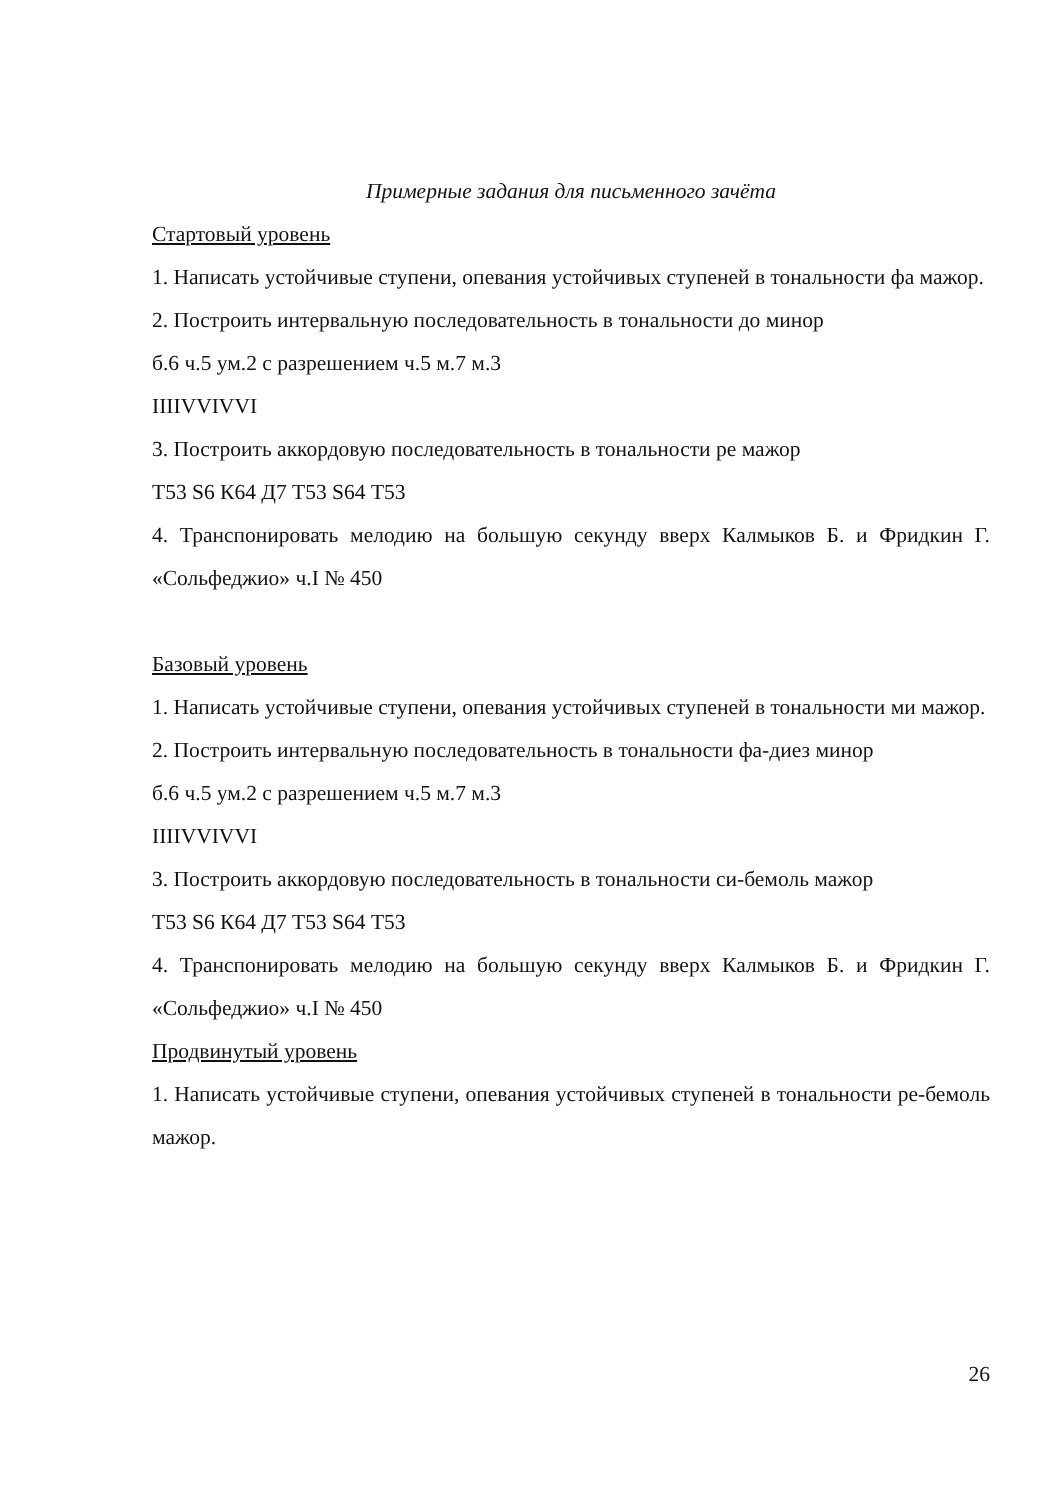Примерные задания для письменного зачёта
Стартовый уровень
1. Написать устойчивые ступени, опевания устойчивых ступеней в тональности фа мажор.
2. Построить интервальную последовательность в тональности до минор
б.6 ч.5 ум.2 с разрешением ч.5 м.7 м.3
IIIIVVIVVI
3. Построить аккордовую последовательность в тональности ре мажор
Т53 S6 К64 Д7 Т53 S64 Т53
4. Транспонировать мелодию на большую секунду вверх Калмыков Б. и Фридкин Г. «Сольфеджио» ч.I № 450
Базовый уровень
1. Написать устойчивые ступени, опевания устойчивых ступеней в тональности ми мажор.
2. Построить интервальную последовательность в тональности фа-диез минор
б.6 ч.5 ум.2 с разрешением ч.5 м.7 м.3
IIIIVVIVVI
3. Построить аккордовую последовательность в тональности си-бемоль мажор
Т53 S6 К64 Д7 Т53 S64 Т53
4. Транспонировать мелодию на большую секунду вверх Калмыков Б. и Фридкин Г. «Сольфеджио» ч.I № 450
Продвинутый уровень
1. Написать устойчивые ступени, опевания устойчивых ступеней в тональности ре-бемоль мажор.
26